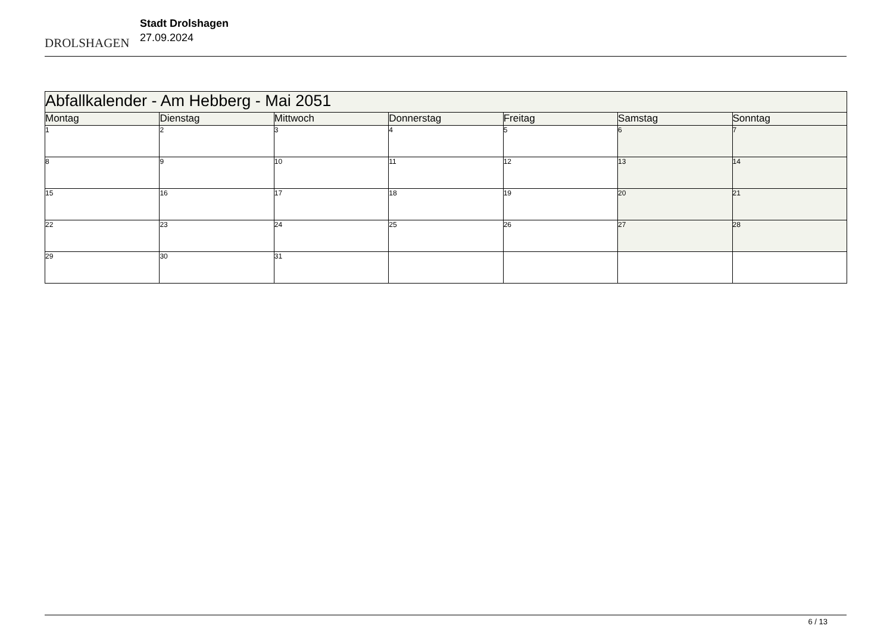DROLSHAGEN
Stadt Drolshagen
27.09.2024
| Abfallkalender - Am Hebberg - Mai 2051 | | | | | | |
| --- | --- | --- | --- | --- | --- | --- |
| Montag | Dienstag | Mittwoch | Donnerstag | Freitag | Samstag | Sonntag |
| 1 | 2 | 3 | 4 | 5 | 6 | 7 |
| 8 | 9 | 10 | 11 | 12 | 13 | 14 |
| 15 | 16 | 17 | 18 | 19 | 20 | 21 |
| 22 | 23 | 24 | 25 | 26 | 27 | 28 |
| 29 | 30 | 31 | | | | |
6 / 13